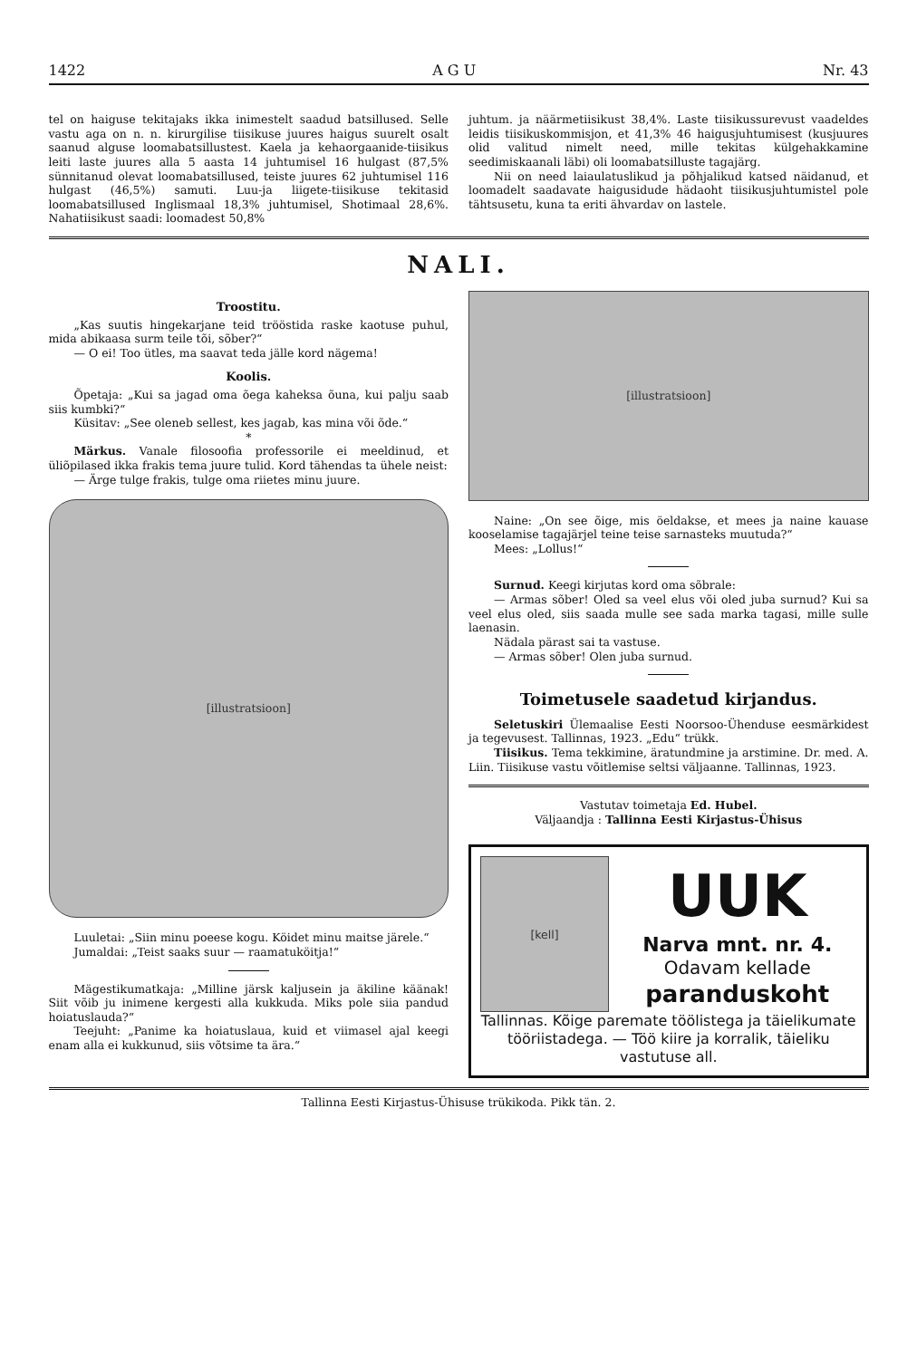1422 A G U Nr. 43
tel on haiguse tekitajaks ikka inimestelt saadud batsillused. Selle vastu aga on n. n. kirurgilise tiisikuse juures haigus suurelt osalt saanud alguse loomabatsillustest. Kaela ja kehaorgaanide-tiisikus leiti laste juures alla 5 aasta 14 juhtumisel 16 hulgast (87,5% sünnitanud olevat loomabatsillused, teiste juures 62 juhtumisel 116 hulgast (46,5%) samuti. Luu-ja liigete-tiisikuse tekitasid loomabatsillused Inglismaal 18,3% juhtumisel, Shotimaal 28,6%. Nahatiisikust saadi: loomadest 50,8%
juhtum. ja näärmetiisikust 38,4%. Laste tiisikussurevust vaadeldes leidis tiisikuskommisjon, et 41,3% 46 haigusjuhtumisest (kusjuures olid valitud nimelt need, mille tekitas külgehakkamine seedimiskaanali läbi) oli loomabatsilluste tagajärg.
Nii on need laiaulatuslikud ja põhjalikud katsed näidanud, et loomadelt saadavate haigusidude hädaoht tiisikusjuhtumistel pole tähtsusetu, kuna ta eriti ähvardav on lastele.
NALI.
Troostitu.
„Kas suutis hingekarjane teid trööstida raske kaotuse puhul, mida abikaasa surm teile tõi, sõber?“
— O ei! Too ütles, ma saavat teda jälle kord nägema!
Koolis.
Õpetaja: „Kui sa jagad oma õega kaheksa õuna, kui palju saab siis kumbki?“
Küsitav: „See oleneb sellest, kes jagab, kas mina või õde.“
*
Märkus. Vanale filosoofia professorile ei meeldinud, et üliõpilased ikka frakis tema juure tulid. Kord tähendas ta ühele neist:
— Ärge tulge frakis, tulge oma riietes minu juure.
[illustratsioon]
Luuletai: „Siin minu poeese kogu. Köidet minu maitse järele.“
Jumaldai: „Teist saaks suur — raamatuköitja!“
Mägestikumatkaja: „Milline järsk kaljusein ja äkiline käänak! Siit võib ju inimene kergesti alla kukkuda. Miks pole siia pandud hoiatuslauda?“
Teejuht: „Panime ka hoiatuslaua, kuid et viimasel ajal keegi enam alla ei kukkunud, siis võtsime ta ära.“
[illustratsioon]
Naine: „On see õige, mis öeldakse, et mees ja naine kauase kooselamise tagajärjel teine teise sarnasteks muutuda?“
Mees: „Lollus!“
Surnud. Keegi kirjutas kord oma sõbrale:
— Armas sõber! Oled sa veel elus või oled juba surnud? Kui sa veel elus oled, siis saada mulle see sada marka tagasi, mille sulle laenasin.
Nädala pärast sai ta vastuse.
— Armas sõber! Olen juba surnud.
Toimetusele saadetud kirjandus.
Seletuskiri Ülemaalise Eesti Noorsoo-Ühenduse eesmärkidest ja tegevusest. Tallinnas, 1923. „Edu“ trükk.
Tiisikus. Tema tekkimine, äratundmine ja arstimine. Dr. med. A. Liin. Tiisikuse vastu võitlemise seltsi väljaanne. Tallinnas, 1923.
Vastutav toimetaja Ed. Hubel.
Väljaandja : Tallinna Eesti Kirjastus-Ühisus
[kell]
UUK
Narva mnt. nr. 4.
Odavam kellade
paranduskoht
Tallinnas. Kõige paremate töölistega ja täielikumate tööriistadega. — Töö kiire ja korralik, täieliku vastutuse all.
Tallinna Eesti Kirjastus-Ühisuse trükikoda. Pikk tän. 2.